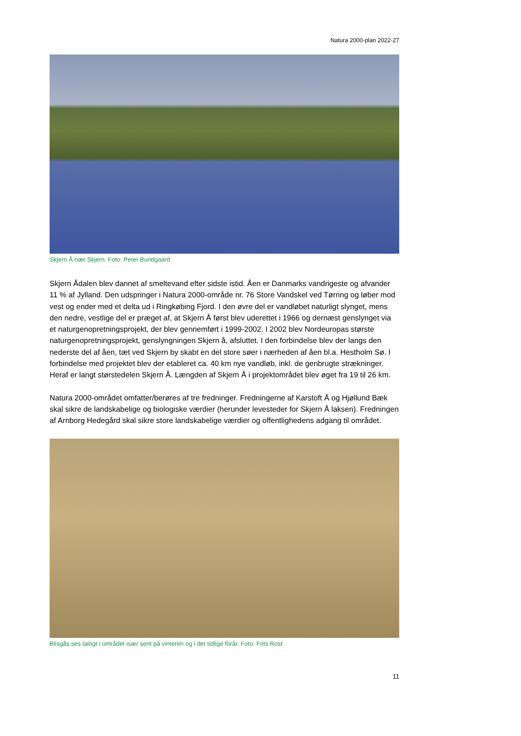Natura 2000-plan 2022-27
Skjern Å nær Skjern. Foto: Peter Bundgaard
Skjern Ådalen blev dannet af smeltevand efter sidste istid. Åen er Danmarks vandrigeste og afvander 11 % af Jylland. Den udspringer i Natura 2000-område nr. 76 Store Vandskel ved Tørring og løber mod vest og ender med et delta ud i Ringkøbing Fjord. I den øvre del er vandløbet naturligt slynget, mens den nedre, vestlige del er præget af, at Skjern Å først blev uderettet i 1966 og dernæst genslynget via et naturgenopretningsprojekt, der blev gennemført i 1999-2002. I 2002 blev Nordeuropas største naturgenopretningsprojekt, genslyngningen Skjern å, afsluttet. I den forbindelse blev der langs den nederste del af åen, tæt ved Skjern by skabt en del store søer i nærheden af åen bl.a. Hestholm Sø. I forbindelse med projektet blev der etableret ca. 40 km nye vandløb, inkl. de genbrugte strækninger. Heraf er langt størstedelen Skjern Å. Længden af Skjern Å i projektområdet blev øget fra 19 til 26 km.
Natura 2000-området omfatter/berøres af tre fredninger. Fredningerne af Karstoft Å og Hjøllund Bæk skal sikre de landskabelige og biologiske værdier (herunder levesteder for Skjern Å laksen). Fredningen af Arnborg Hedegård skal sikre store landskabelige værdier og offentlighedens adgang til området.
Blisgås ses talrigt i området især sent på vinteren og i det tidlige forår. Foto: Frits Rost
11